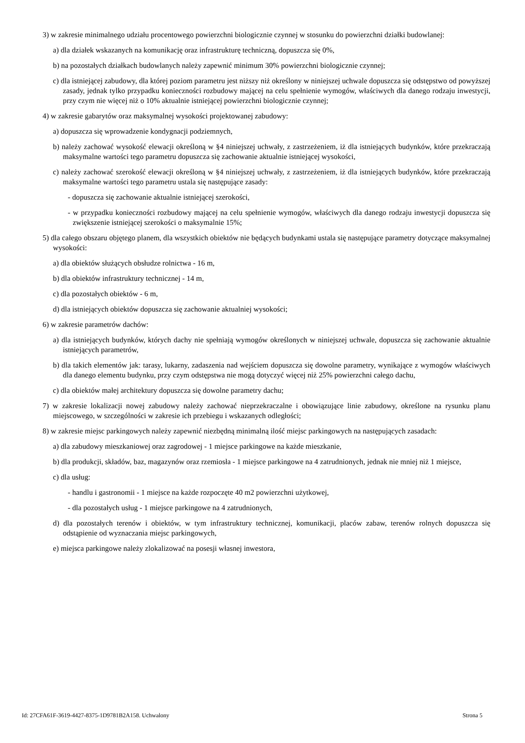3) w zakresie minimalnego udziału procentowego powierzchni biologicznie czynnej w stosunku do powierzchni działki budowlanej:
a) dla działek wskazanych na komunikację oraz infrastrukturę techniczną, dopuszcza się 0%,
b) na pozostałych działkach budowlanych należy zapewnić minimum 30% powierzchni biologicznie czynnej;
c) dla istniejącej zabudowy, dla której poziom parametru jest niższy niż określony w niniejszej uchwale dopuszcza się odstępstwo od powyższej zasady, jednak tylko przypadku konieczności rozbudowy mającej na celu spełnienie wymogów, właściwych dla danego rodzaju inwestycji, przy czym nie więcej niż o 10% aktualnie istniejącej powierzchni biologicznie czynnej;
4) w zakresie gabarytów oraz maksymalnej wysokości projektowanej zabudowy:
a) dopuszcza się wprowadzenie kondygnacji podziemnych,
b) należy zachować wysokość elewacji określoną w §4 niniejszej uchwały, z zastrzeżeniem, iż dla istniejących budynków, które przekraczają maksymalne wartości tego parametru dopuszcza się zachowanie aktualnie istniejącej wysokości,
c) należy zachować szerokość elewacji określoną w §4 niniejszej uchwały, z zastrzeżeniem, iż dla istniejących budynków, które przekraczają maksymalne wartości tego parametru ustala się następujące zasady:
- dopuszcza się zachowanie aktualnie istniejącej szerokości,
- w przypadku konieczności rozbudowy mającej na celu spełnienie wymogów, właściwych dla danego rodzaju inwestycji dopuszcza się zwiększenie istniejącej szerokości o maksymalnie 15%;
5) dla całego obszaru objętego planem, dla wszystkich obiektów nie będących budynkami ustala się następujące parametry dotyczące maksymalnej wysokości:
a) dla obiektów służących obsłudze rolnictwa - 16 m,
b) dla obiektów infrastruktury technicznej - 14 m,
c) dla pozostałych obiektów - 6 m,
d) dla istniejących obiektów dopuszcza się zachowanie aktualniej wysokości;
6) w zakresie parametrów dachów:
a) dla istniejących budynków, których dachy nie spełniają wymogów określonych w niniejszej uchwale, dopuszcza się zachowanie aktualnie istniejących parametrów,
b) dla takich elementów jak: tarasy, lukarny, zadaszenia nad wejściem dopuszcza się dowolne parametry, wynikające z wymogów właściwych dla danego elementu budynku, przy czym odstępstwa nie mogą dotyczyć więcej niż 25% powierzchni całego dachu,
c) dla obiektów małej architektury dopuszcza się dowolne parametry dachu;
7) w zakresie lokalizacji nowej zabudowy należy zachować nieprzekraczalne i obowiązujące linie zabudowy, określone na rysunku planu miejscowego, w szczególności w zakresie ich przebiegu i wskazanych odległości;
8) w zakresie miejsc parkingowych należy zapewnić niezbędną minimalną ilość miejsc parkingowych na następujących zasadach:
a) dla zabudowy mieszkaniowej oraz zagrodowej - 1 miejsce parkingowe na każde mieszkanie,
b) dla produkcji, składów, baz, magazynów oraz rzemiosła - 1 miejsce parkingowe na 4 zatrudnionych, jednak nie mniej niż 1 miejsce,
c) dla usług:
- handlu i gastronomii - 1 miejsce na każde rozpoczęte 40 m2 powierzchni użytkowej,
- dla pozostałych usług - 1 miejsce parkingowe na 4 zatrudnionych,
d) dla pozostałych terenów i obiektów, w tym infrastruktury technicznej, komunikacji, placów zabaw, terenów rolnych dopuszcza się odstąpienie od wyznaczania miejsc parkingowych,
e) miejsca parkingowe należy zlokalizować na posesji własnej inwestora,
Id: 27CFA61F-3619-4427-8375-1D9781B2A158. Uchwalony Strona 5